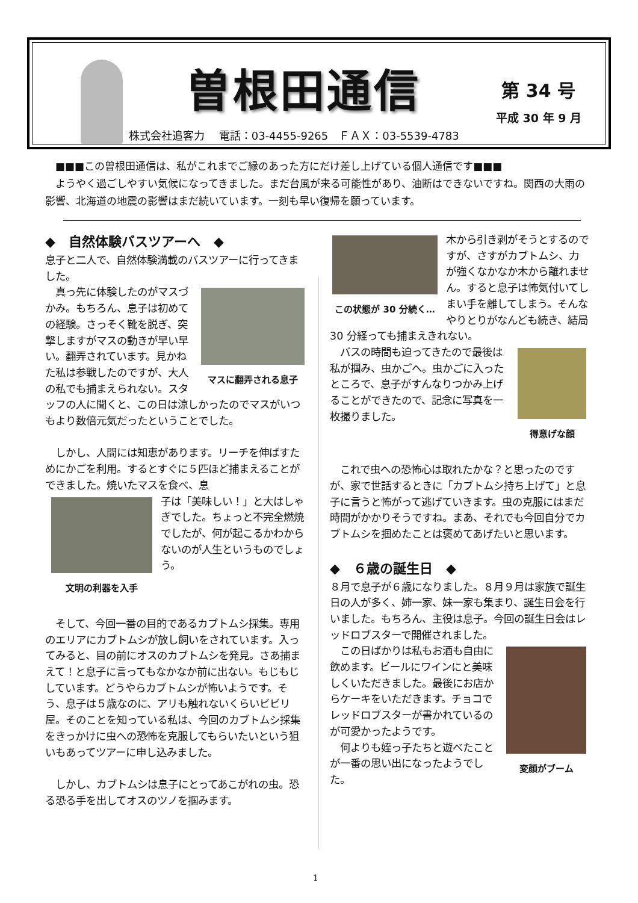曽根田通信 第 34 号
平成 30 年 9 月
株式会社追客力　 電話：03-4455-9265　ＦＡＸ：03-5539-4783
　■■■この曽根田通信は、私がこれまでご縁のあった方にだけ差し上げている個人通信です■■■
　ようやく過ごしやすい気候になってきました。まだ台風が来る可能性があり、油断はできないですね。関西の大雨の影響、北海道の地震の影響はまだ続いています。一刻も早い復帰を願っています。
◆　自然体験バスツアーへ　◆
息子と二人で、自然体験満載のバスツアーに行ってきました。
マスに翻弄される息子
　真っ先に体験したのがマスづかみ。もちろん、息子は初めての経験。さっそく靴を脱ぎ、突撃しますがマスの動きが早い早い。翻弄されています。見かねた私は参戦したのですが、大人の私でも捕まえられない。スタッフの人に聞くと、この日は涼しかったのでマスがいつもより数倍元気だったということでした。
　しかし、人間には知恵があります。リーチを伸ばすためにかごを利用。するとすぐに５匹ほど捕まえることができました。焼いたマスを食べ、息
文明の利器を入手
子は「美味しい！」と大はしゃぎでした。ちょっと不完全燃焼でしたが、何が起こるかわからないのが人生というものでしょう。
　そして、今回一番の目的であるカブトムシ採集。専用のエリアにカブトムシが放し飼いをされています。入ってみると、目の前にオスのカブトムシを発見。さあ捕まえて！と息子に言ってもなかなか前に出ない。もじもじしています。どうやらカブトムシが怖いようです。そう、息子は５歳なのに、アリも触れないくらいビビリ屋。そのことを知っている私は、今回のカブトムシ採集をきっかけに虫への恐怖を克服してもらいたいという狙いもあってツアーに申し込みました。
　しかし、カブトムシは息子にとってあこがれの虫。恐る恐る手を出してオスのツノを掴みます。
この状態が 30 分続く…
木から引き剥がそうとするのですが、さすがカブトムシ、力が強くなかなか木から離れません。すると息子は怖気付いてしまい手を離してしまう。そんなやりとりがなんども続き、結局 30 分経っても捕まえきれない。
得意げな顔
　バスの時間も迫ってきたので最後は私が掴み、虫かごへ。虫かごに入ったところで、息子がすんなりつかみ上げることができたので、記念に写真を一枚撮りました。
　これで虫への恐怖心は取れたかな？と思ったのですが、家で世話するときに「カブトムシ持ち上げて」と息子に言うと怖がって逃げていきます。虫の克服にはまだ時間がかかりそうですね。まあ、それでも今回自分でカブトムシを掴めたことは褒めてあげたいと思います。
◆　６歳の誕生日　◆
８月で息子が６歳になりました。８月９月は家族で誕生日の人が多く、姉一家、妹一家も集まり、誕生日会を行いました。もちろん、主役は息子。今回の誕生日会はレッドロブスターで開催されました。
変顔がブーム
　この日ばかりは私もお酒も自由に飲めます。ビールにワインにと美味しくいただきました。最後にお店からケーキをいただきます。チョコでレッドロブスターが書かれているのが可愛かったようです。
　何よりも姪っ子たちと遊べたことが一番の思い出になったようでした。
1